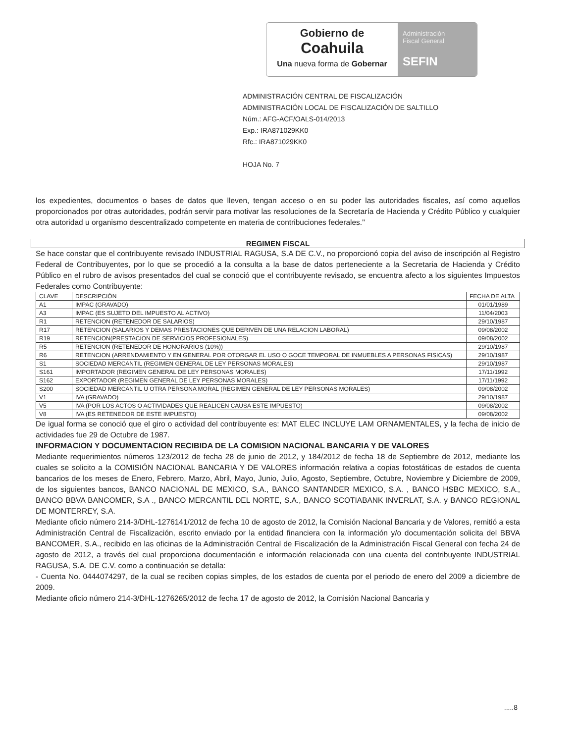Gobierno de
Coahuila
Una nueva forma de Gobernar
Administración
Fiscal General
SEFIN
ADMINISTRACIÓN CENTRAL DE FISCALIZACIÓN
ADMINISTRACIÓN LOCAL DE FISCALIZACIÓN DE SALTILLO
Núm.: AFG-ACF/OALS-014/2013
Exp.: IRA871029KK0
Rfc.: IRA871029KK0
HOJA No. 7
los expedientes, documentos o bases de datos que lleven, tengan acceso o en su poder las autoridades fiscales, así como aquellos proporcionados por otras autoridades, podrán servir para motivar las resoluciones de la Secretaría de Hacienda y Crédito Público y cualquier otra autoridad u organismo descentralizado competente en materia de contribuciones federales."
REGIMEN FISCAL
Se hace constar que el contribuyente revisado INDUSTRIAL RAGUSA, S.A DE C.V., no proporcionó copia del aviso de inscripción al Registro Federal de Contribuyentes, por lo que se procedió a la consulta a la base de datos perteneciente a la Secretaria de Hacienda y Crédito Público en el rubro de avisos presentados del cual se conoció que el contribuyente revisado, se encuentra afecto a los siguientes Impuestos Federales como Contribuyente:
| CLAVE | DESCRIPCIÓN | FECHA DE ALTA |
| --- | --- | --- |
| A1 | IMPAC (GRAVADO) | 01/01/1989 |
| A3 | IMPAC (ES SUJETO DEL IMPUESTO AL ACTIVO) | 11/04/2003 |
| R1 | RETENCION (RETENEDOR DE SALARIOS) | 29/10/1987 |
| R17 | RETENCION (SALARIOS Y DEMAS PRESTACIONES QUE DERIVEN DE UNA RELACION LABORAL) | 09/08/2002 |
| R19 | RETENCION(PRESTACION DE SERVICIOS PROFESIONALES) | 09/08/2002 |
| R5 | RETENCION (RETENEDOR DE HONORARIOS (10%)) | 29/10/1987 |
| R6 | RETENCION (ARRENDAMIENTO Y EN GENERAL POR OTORGAR EL USO O GOCE TEMPORAL DE INMUEBLES A PERSONAS FISICAS) | 29/10/1987 |
| S1 | SOCIEDAD MERCANTIL (REGIMEN GENERAL DE LEY PERSONAS MORALES) | 29/10/1987 |
| S161 | IMPORTADOR (REGIMEN GENERAL DE LEY PERSONAS MORALES) | 17/11/1992 |
| S162 | EXPORTADOR (REGIMEN GENERAL DE LEY PERSONAS MORALES) | 17/11/1992 |
| S200 | SOCIEDAD MERCANTIL U OTRA PERSONA MORAL (REGIMEN GENERAL DE LEY PERSONAS MORALES) | 09/08/2002 |
| V1 | IVA (GRAVADO) | 29/10/1987 |
| V5 | IVA (POR LOS ACTOS O ACTIVIDADES QUE REALICEN CAUSA ESTE IMPUESTO) | 09/08/2002 |
| V8 | IVA (ES RETENEDOR DE ESTE IMPUESTO) | 09/08/2002 |
De igual forma se conoció que el giro o actividad del contribuyente es: MAT ELEC INCLUYE LAM ORNAMENTALES, y la fecha de inicio de actividades fue 29 de Octubre de 1987.
INFORMACION Y DOCUMENTACION RECIBIDA DE LA COMISION NACIONAL BANCARIA Y DE VALORES
Mediante requerimientos números 123/2012 de fecha 28 de junio de 2012, y 184/2012 de fecha 18 de Septiembre de 2012, mediante los cuales se solicito a la COMISIÓN NACIONAL BANCARIA Y DE VALORES información relativa a copias fotostáticas de estados de cuenta bancarios de los meses de Enero, Febrero, Marzo, Abril, Mayo, Junio, Julio, Agosto, Septiembre, Octubre, Noviembre y Diciembre de 2009, de los siguientes bancos, BANCO NACIONAL DE MEXICO, S.A., BANCO SANTANDER MEXICO, S.A. , BANCO HSBC MEXICO, S.A., BANCO BBVA BANCOMER, S.A ., BANCO MERCANTIL DEL NORTE, S.A., BANCO SCOTIABANK INVERLAT, S.A. y BANCO REGIONAL DE MONTERREY, S.A.
Mediante oficio número 214-3/DHL-1276141/2012 de fecha 10 de agosto de 2012, la Comisión Nacional Bancaria y de Valores, remitió a esta Administración Central de Fiscalización, escrito enviado por la entidad financiera con la información y/o documentación solicita del BBVA BANCOMER, S.A., recibido en las oficinas de la Administración Central de Fiscalización de la Administración Fiscal General con fecha 24 de agosto de 2012, a través del cual proporciona documentación e información relacionada con una cuenta del contribuyente INDUSTRIAL RAGUSA, S.A. DE C.V. como a continuación se detalla:
- Cuenta No. 0444074297, de la cual se reciben copias simples, de los estados de cuenta por el periodo de enero del 2009 a diciembre de 2009.
Mediante oficio número 214-3/DHL-1276265/2012 de fecha 17 de agosto de 2012, la Comisión Nacional Bancaria y
.....8